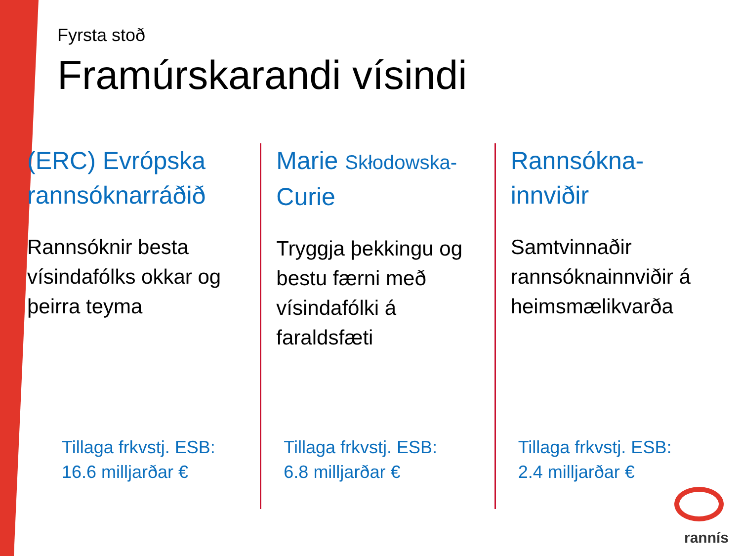Fyrsta stoð
Framúrskarandi vísindi
(ERC) Evrópska rannsóknarráðið
Rannsóknir besta vísindafólks okkar og þeirra teyma
Tillaga frkvstj. ESB:
16.6 milljarðar €
Marie Skłodowska- Curie
Tryggja þekkingu og bestu færni með vísindafólki á faraldsfæti
Tillaga frkvstj. ESB:
6.8 milljarðar €
Rannsókna-
innviðir
Samtvinnaðir rannsóknainnviðir á heimsmælikvarða
Tillaga frkvstj. ESB:
2.4 milljarðar €
rannís